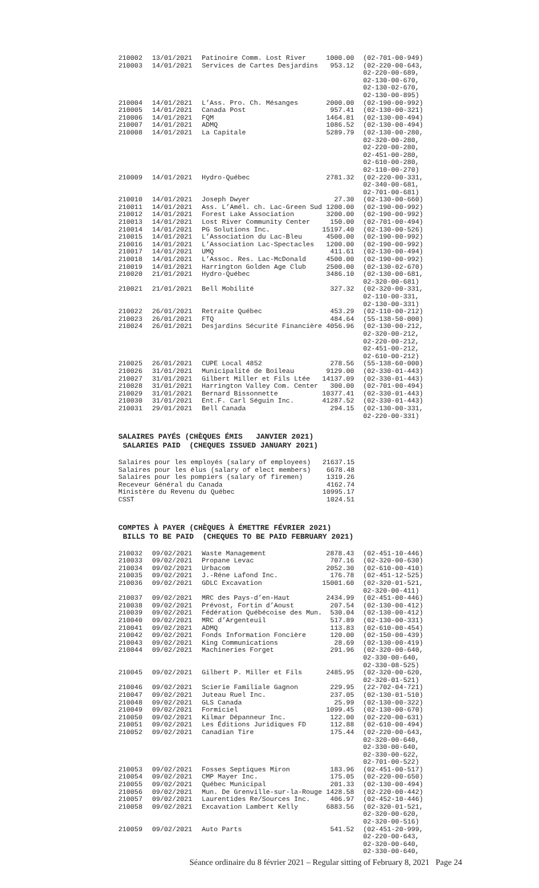| 210002 | 13/01/2021 | Patinoire Comm. Lost River | 1000.00 | (02-701-00-949) |
| 210003 | 14/01/2021 | Services de Cartes Desjardins | 953.12 | (02-220-00-643, 02-220-00-689, 02-130-00-670, 02-130-02-670, 02-130-00-895) |
| 210004 | 14/01/2021 | L’Ass. Pro. Ch. Mésanges | 2000.00 | (02-190-00-992) |
| 210005 | 14/01/2021 | Canada Post | 957.41 | (02-130-00-321) |
| 210006 | 14/01/2021 | FQM | 1464.81 | (02-130-00-494) |
| 210007 | 14/01/2021 | ADMQ | 1086.52 | (02-130-00-494) |
| 210008 | 14/01/2021 | La Capitale | 5289.79 | (02-130-00-280, 02-320-00-280, 02-220-00-280, 02-451-00-280, 02-610-00-280, 02-110-00-270) |
| 210009 | 14/01/2021 | Hydro-Québec | 2781.32 | (02-220-00-331, 02-340-00-681, 02-701-00-681) |
| 210010 | 14/01/2021 | Joseph Dwyer | 27.30 | (02-130-00-660) |
| 210011 | 14/01/2021 | Ass. L’Amél. ch. Lac-Green Sud | 1200.00 | (02-190-00-992) |
| 210012 | 14/01/2021 | Forest Lake Association | 3200.00 | (02-190-00-992) |
| 210013 | 14/01/2021 | Lost River Community Center | 150.00 | (02-701-00-494) |
| 210014 | 14/01/2021 | PG Solutions Inc. | 15197.40 | (02-130-00-526) |
| 210015 | 14/01/2021 | L’Association du Lac-Bleu | 4500.00 | (02-190-00-992) |
| 210016 | 14/01/2021 | L’Association Lac-Spectacles | 1200.00 | (02-190-00-992) |
| 210017 | 14/01/2021 | UMQ | 411.61 | (02-130-00-494) |
| 210018 | 14/01/2021 | L’Assoc. Res. Lac-McDonald | 4500.00 | (02-190-00-992) |
| 210019 | 14/01/2021 | Harrington Golden Age Club | 2500.00 | (02-130-02-670) |
| 210020 | 21/01/2021 | Hydro-Québec | 3486.10 | (02-130-00-681, 02-320-00-681) |
| 210021 | 21/01/2021 | Bell Mobilité | 327.32 | (02-320-00-331, 02-110-00-331, 02-130-00-331) |
| 210022 | 26/01/2021 | Retraite Québec | 453.29 | (02-110-00-212) |
| 210023 | 26/01/2021 | FTQ | 484.64 | (55-138-50-000) |
| 210024 | 26/01/2021 | Desjardins Sécurité Financière | 4056.96 | (02-130-00-212, 02-320-00-212, 02-220-00-212, 02-451-00-212, 02-610-00-212) |
| 210025 | 26/01/2021 | CUPE Local 4852 | 278.56 | (55-138-60-000) |
| 210026 | 31/01/2021 | Municipalité de Boileau | 9129.00 | (02-330-01-443) |
| 210027 | 31/01/2021 | Gilbert Miller et Fils Ltée | 14137.09 | (02-330-01-443) |
| 210028 | 31/01/2021 | Harrington Valley Com. Center | 300.00 | (02-701-00-494) |
| 210029 | 31/01/2021 | Bernard Bissonnette | 10377.41 | (02-330-01-443) |
| 210030 | 31/01/2021 | Ent.F. Carl Séguin Inc. | 41287.52 | (02-330-01-443) |
| 210031 | 29/01/2021 | Bell Canada | 294.15 | (02-130-00-331, 02-220-00-331) |
SALAIRES PAYÉS (CHÈQUES ÉMIS JANVIER 2021)
SALARIES PAID (CHEQUES ISSUED JANUARY 2021)
| Salaires pour les employés (salary of employees) | 21637.15 |
| Salaires pour les élus (salary of elect members) | 6678.48 |
| Salaires pour les pompiers (salary of firemen) | 1319.26 |
| Receveur Général du Canada | 4162.74 |
| Ministère du Revenu du Québec | 10995.17 |
| CSST | 1024.51 |
COMPTES À PAYER (CHÈQUES À ÉMETTRE FÉVRIER 2021)
BILLS TO BE PAID (CHEQUES TO BE PAID FEBRUARY 2021)
| 210032 | 09/02/2021 | Waste Management | 2878.43 | (02-451-10-446) |
| 210033 | 09/02/2021 | Propane Levac | 707.16 | (02-320-00-630) |
| 210034 | 09/02/2021 | Urbacom | 2052.30 | (02-610-00-410) |
| 210035 | 09/02/2021 | J.-Réne Lafond Inc. | 176.78 | (02-451-12-525) |
| 210036 | 09/02/2021 | GDLC Excavation | 15001.60 | (02-320-01-521, 02-320-00-411) |
| 210037 | 09/02/2021 | MRC des Pays-d’en-Haut | 2434.99 | (02-451-00-446) |
| 210038 | 09/02/2021 | Prévost, Fortin d’Aoust | 207.54 | (02-130-00-412) |
| 210039 | 09/02/2021 | Fédération Québécoise des Mun. | 530.04 | (02-130-00-412) |
| 210040 | 09/02/2021 | MRC d’Argenteuil | 517.89 | (02-130-00-331) |
| 210041 | 09/02/2021 | ADMQ | 113.83 | (02-610-00-454) |
| 210042 | 09/02/2021 | Fonds Information Foncière | 120.00 | (02-150-00-439) |
| 210043 | 09/02/2021 | King Communications | 28.69 | (02-130-00-419) |
| 210044 | 09/02/2021 | Machineries Forget | 291.96 | (02-320-00-640, 02-330-00-640, 02-330-08-525) |
| 210045 | 09/02/2021 | Gilbert P. Miller et Fils | 2485.95 | (02-320-00-620, 02-320-01-521) |
| 210046 | 09/02/2021 | Scierie Familiale Gagnon | 229.95 | (22-702-04-721) |
| 210047 | 09/02/2021 | Juteau Ruel Inc. | 237.05 | (02-130-01-510) |
| 210048 | 09/02/2021 | GLS Canada | 25.99 | (02-130-00-322) |
| 210049 | 09/02/2021 | Formiciel | 1099.45 | (02-130-00-670) |
| 210050 | 09/02/2021 | Kilmar Dépanneur Inc. | 122.00 | (02-220-00-631) |
| 210051 | 09/02/2021 | Les Éditions Juridiques FD | 112.88 | (02-610-00-494) |
| 210052 | 09/02/2021 | Canadian Tire | 175.44 | (02-220-00-643, 02-320-00-640, 02-330-00-640, 02-330-00-622, 02-701-00-522) |
| 210053 | 09/02/2021 | Fosses Septiques Miron | 183.96 | (02-451-00-517) |
| 210054 | 09/02/2021 | CMP Mayer Inc. | 175.05 | (02-220-00-650) |
| 210055 | 09/02/2021 | Québec Municipal | 201.33 | (02-130-00-494) |
| 210056 | 09/02/2021 | Mun. De Grenville-sur-la-Rouge | 1428.58 | (02-220-00-442) |
| 210057 | 09/02/2021 | Laurentides Re/Sources Inc. | 406.97 | (02-452-10-446) |
| 210058 | 09/02/2021 | Excavation Lambert Kelly | 6883.56 | (02-320-01-521, 02-320-00-620, 02-320-00-516) |
| 210059 | 09/02/2021 | Auto Parts | 541.52 | (02-451-20-999, 02-220-00-643, 02-320-00-640, 02-330-00-640, |
Séance ordinaire du 8 février 2021 – Regular sitting of February 8, 2021 Page 24